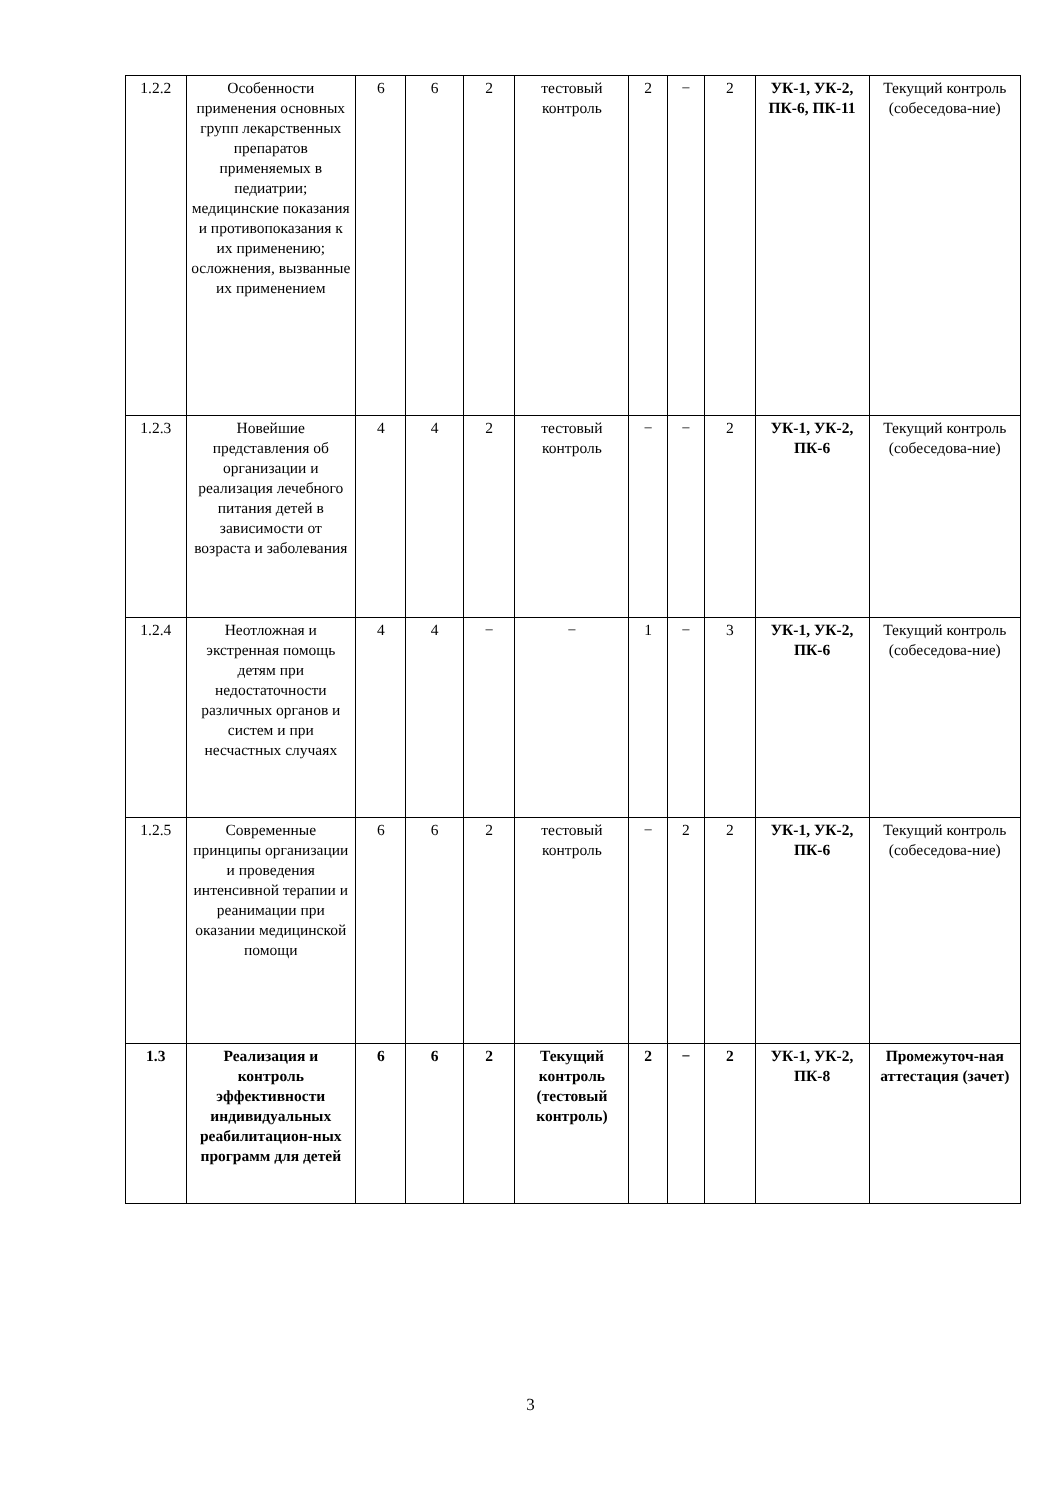| 1.2.2 | Особенности применения основных групп лекарственных препаратов применяемых в педиатрии; медицинские показания и противопоказания к их применению; осложнения, вызванные их применением | 6 | 6 | 2 | тестовый контроль | 2 | − | 2 | УК-1, УК-2, ПК-6, ПК-11 | Текущий контроль (собеседова-ние) |
| 1.2.3 | Новейшие представления об организации и реализация лечебного питания детей в зависимости от возраста и заболевания | 4 | 4 | 2 | тестовый контроль | − | − | 2 | УК-1, УК-2, ПК-6 | Текущий контроль (собеседова-ние) |
| 1.2.4 | Неотложная и экстренная помощь детям при недостаточности различных органов и систем и при несчастных случаях | 4 | 4 | − | − | 1 | − | 3 | УК-1, УК-2, ПК-6 | Текущий контроль (собеседова-ние) |
| 1.2.5 | Современные принципы организации и проведения интенсивной терапии и реанимации при оказании медицинской помощи | 6 | 6 | 2 | тестовый контроль | − | 2 | 2 | УК-1, УК-2, ПК-6 | Текущий контроль (собеседова-ние) |
| 1.3 | Реализация и контроль эффективности индивидуальных реабилитацион-ных программ для детей | 6 | 6 | 2 | Текущий контроль (тестовый контроль) | 2 | − | 2 | УК-1, УК-2, ПК-8 | Промежуточ-ная аттестация (зачет) |
3